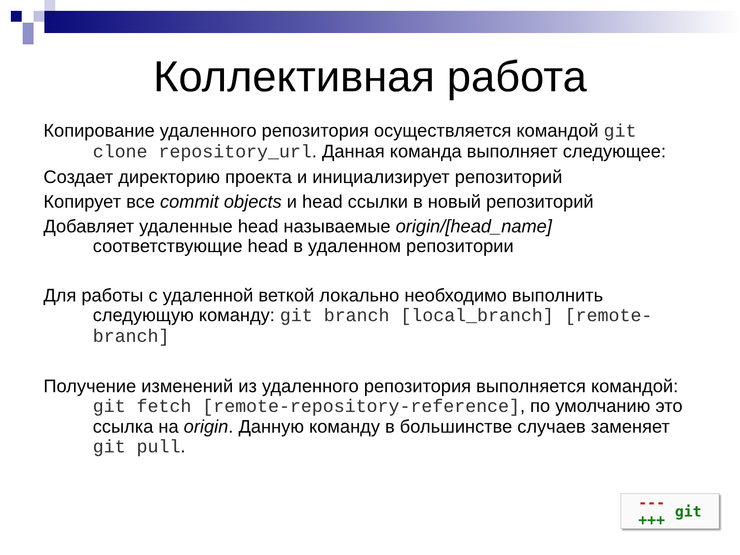Коллективная работа
Копирование удаленного репозитория осуществляется командой git clone repository_url. Данная команда выполняет следующее:
Создает директорию проекта и инициализирует репозиторий
Копирует все commit objects и head ссылки в новый репозиторий
Добавляет удаленные head называемые origin/[head_name] соответствующие head в удаленном репозитории
Для работы с удаленной веткой локально необходимо выполнить следующую команду: git branch [local_branch] [remote-branch]
Получение изменений из удаленного репозитория выполняется командой: git fetch [remote-repository-reference], по умолчанию это ссылка на origin. Данную команду в большинстве случаев заменяет git pull.
---
+++ git